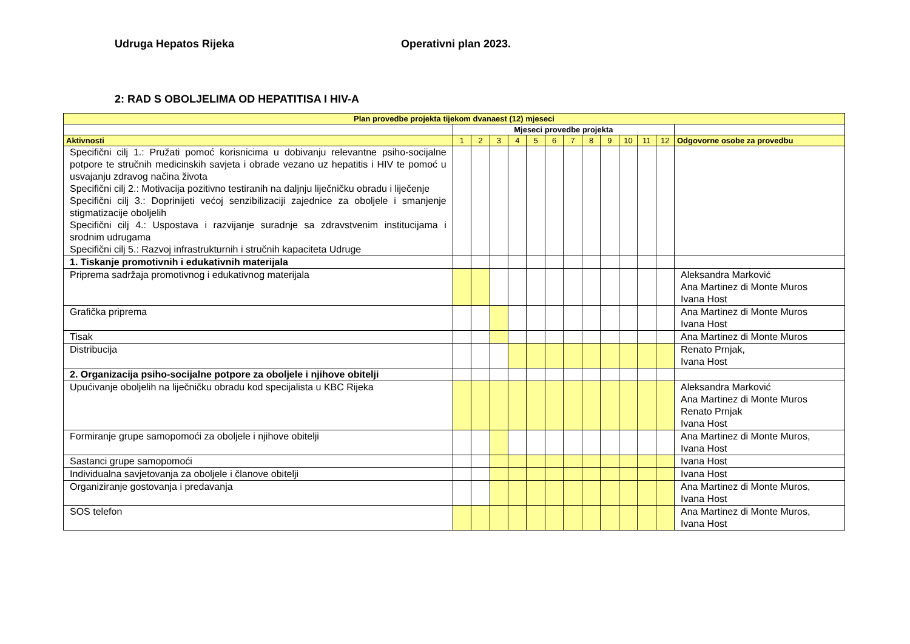Udruga Hepatos Rijeka Operativni plan 2023.
2: RAD S OBOLJELIMA OD HEPATITISA I HIV-A
| Plan provedbe projekta tijekom dvanaest (12) mjeseci | | | | | | | | | | | | | |
| --- | --- | --- | --- | --- | --- | --- | --- | --- | --- | --- | --- | --- | --- |
| | Mjeseci provedbe projekta | | | | | | | | | | | | |
| Aktivnosti | 1 | 2 | 3 | 4 | 5 | 6 | 7 | 8 | 9 | 10 | 11 | 12 | Odgovorne osobe za provedbu |
| Specifični cilj 1.: Pružati pomoć korisnicima u dobivanju relevantne psiho-socijalne potpore te stručnih medicinskih savjeta i obrade vezano uz hepatitis i HIV te pomoć u usvajanju zdravog načina života Specifični cilj 2.: Motivacija pozitivno testiranih na daljnju liječničku obradu i liječenje Specifični cilj 3.: Doprinijeti većoj senzibilizaciji zajednice za oboljele i smanjenje stigmatizacije oboljelih Specifični cilj 4.: Uspostava i razvijanje suradnje sa zdravstvenim institucijama i srodnim udrugama Specifični cilj 5.: Razvoj infrastrukturnih i stručnih kapaciteta Udruge | | | | | | | | | | | | | |
| 1. Tiskanje promotivnih i edukativnih materijala | | | | | | | | | | | | | |
| Priprema sadržaja promotivnog i edukativnog materijala | | | | | | | | | | | | | Aleksandra Marković Ana Martinez di Monte Muros Ivana Host |
| Grafička priprema | | | | | | | | | | | | | Ana Martinez di Monte Muros Ivana Host |
| Tisak | | | | | | | | | | | | | Ana Martinez di Monte Muros |
| Distribucija | | | | | | | | | | | | | Renato Prnjak, Ivana Host |
| 2. Organizacija psiho-socijalne potpore za oboljele i njihove obitelji | | | | | | | | | | | | | |
| Upućivanje oboljelih na liječničku obradu kod specijalista u KBC Rijeka | | | | | | | | | | | | | Aleksandra Marković Ana Martinez di Monte Muros Renato Prnjak Ivana Host |
| Formiranje grupe samopomoći za oboljele i njihove obitelji | | | | | | | | | | | | | Ana Martinez di Monte Muros, Ivana Host |
| Sastanci grupe samopomoći | | | | | | | | | | | | | Ivana Host |
| Individualna savjetovanja za oboljele i članove obitelji | | | | | | | | | | | | | Ivana Host |
| Organiziranje gostovanja i predavanja | | | | | | | | | | | | | Ana Martinez di Monte Muros, Ivana Host |
| SOS telefon | | | | | | | | | | | | | Ana Martinez di Monte Muros, Ivana Host |